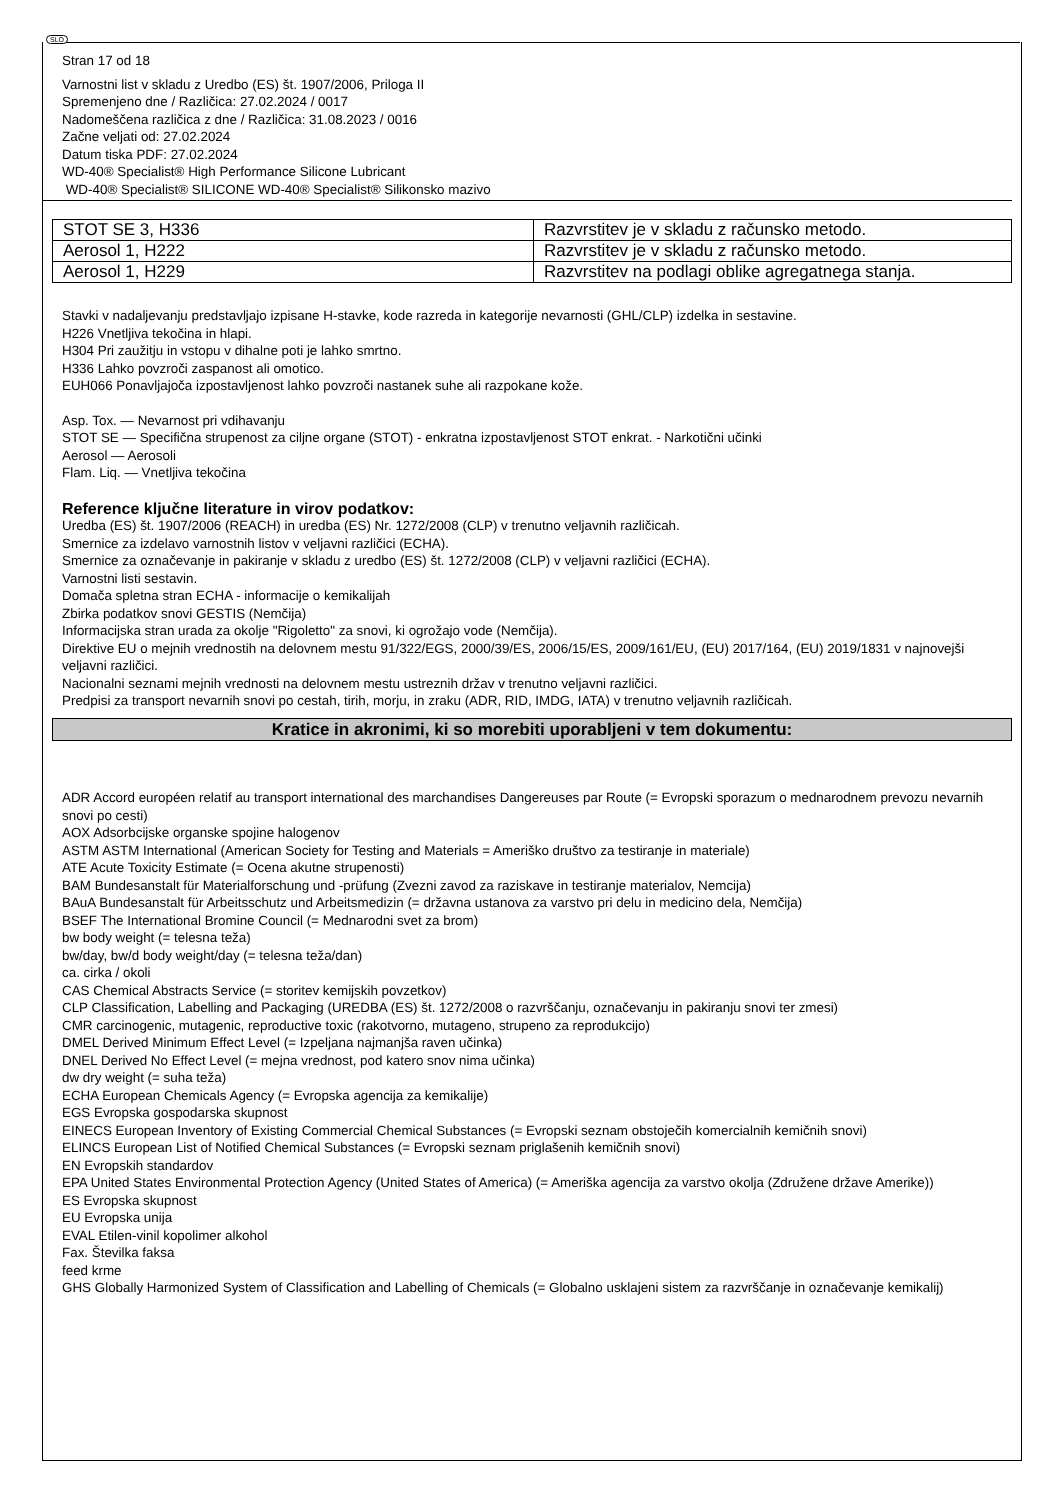SLO
Stran 17 od 18
Varnostni list v skladu z Uredbo (ES) št. 1907/2006, Priloga II
Spremenjeno dne / Različica: 27.02.2024 / 0017
Nadomeščena različica z dne / Različica: 31.08.2023 / 0016
Začne veljati od: 27.02.2024
Datum tiska PDF: 27.02.2024
WD-40® Specialist® High Performance Silicone Lubricant
WD-40® Specialist® SILICONE WD-40® Specialist® Silikonsko mazivo
| STOT SE 3, H336 | Razvrstitev je v skladu z računsko metodo. |
| Aerosol 1, H222 | Razvrstitev je v skladu z računsko metodo. |
| Aerosol 1, H229 | Razvrstitev na podlagi oblike agregatnega stanja. |
Stavki v nadaljevanju predstavljajo izpisane H-stavke, kode razreda in kategorije nevarnosti (GHL/CLP) izdelka in sestavine.
H226 Vnetljiva tekočina in hlapi.
H304 Pri zaužitju in vstopu v dihalne poti je lahko smrtno.
H336 Lahko povzroči zaspanost ali omotico.
EUH066 Ponavljajoča izpostavljenost lahko povzroči nastanek suhe ali razpokane kože.
Asp. Tox. — Nevarnost pri vdihavanju
STOT SE — Specifična strupenost za ciljne organe (STOT) - enkratna izpostavljenost STOT enkrat. - Narkotični učinki
Aerosol — Aerosoli
Flam. Liq. — Vnetljiva tekočina
Reference ključne literature in virov podatkov:
Uredba (ES) št. 1907/2006 (REACH) in uredba (ES) Nr. 1272/2008 (CLP) v trenutno veljavnih različicah.
Smernice za izdelavo varnostnih listov v veljavni različici (ECHA).
Smernice za označevanje in pakiranje v skladu z uredbo (ES) št. 1272/2008 (CLP) v veljavni različici (ECHA).
Varnostni listi sestavin.
Domača spletna stran ECHA - informacije o kemikalijah
Zbirka podatkov snovi GESTIS (Nemčija)
Informacijska stran urada za okolje "Rigoletto" za snovi, ki ogrožajo vode (Nemčija).
Direktive EU o mejnih vrednostih na delovnem mestu 91/322/EGS, 2000/39/ES, 2006/15/ES, 2009/161/EU, (EU) 2017/164, (EU) 2019/1831 v najnovejši veljavni različici.
Nacionalni seznami mejnih vrednosti na delovnem mestu ustreznih držav v trenutno veljavni različici.
Predpisi za transport nevarnih snovi po cestah, tirih, morju, in zraku (ADR, RID, IMDG, IATA) v trenutno veljavnih različicah.
Kratice in akronimi, ki so morebiti uporabljeni v tem dokumentu:
ADR Accord européen relatif au transport international des marchandises Dangereuses par Route (= Evropski sporazum o mednarodnem prevozu nevarnih snovi po cesti)
AOX Adsorbcijske organske spojine halogenov
ASTM ASTM International (American Society for Testing and Materials = Ameriško društvo za testiranje in materiale)
ATE Acute Toxicity Estimate (= Ocena akutne strupenosti)
BAM Bundesanstalt für Materialforschung und -prüfung (Zvezni zavod za raziskave in testiranje materialov, Nemcija)
BAuA Bundesanstalt für Arbeitsschutz und Arbeitsmedizin (= državna ustanova za varstvo pri delu in medicino dela, Nemčija)
BSEF The International Bromine Council (= Mednarodni svet za brom)
bw body weight (= telesna teža)
bw/day, bw/d body weight/day (= telesna teža/dan)
ca. cirka / okoli
CAS Chemical Abstracts Service (= storitev kemijskih povzetkov)
CLP Classification, Labelling and Packaging (UREDBA (ES) št. 1272/2008 o razvrščanju, označevanju in pakiranju snovi ter zmesi)
CMR carcinogenic, mutagenic, reproductive toxic (rakotvorno, mutageno, strupeno za reprodukcijo)
DMEL Derived Minimum Effect Level (= Izpeljana najmanjša raven učinka)
DNEL Derived No Effect Level (= mejna vrednost, pod katero snov nima učinka)
dw dry weight (= suha teža)
ECHA European Chemicals Agency (= Evropska agencija za kemikalije)
EGS Evropska gospodarska skupnost
EINECS European Inventory of Existing Commercial Chemical Substances (= Evropski seznam obstoječih komercialnih kemičnih snovi)
ELINCS European List of Notified Chemical Substances (= Evropski seznam priglašenih kemičnih snovi)
EN Evropskih standardov
EPA United States Environmental Protection Agency (United States of America) (= Ameriška agencija za varstvo okolja (Združene države Amerike))
ES Evropska skupnost
EU Evropska unija
EVAL Etilen-vinil kopolimer alkohol
Fax. Številka faksa
feed krme
GHS Globally Harmonized System of Classification and Labelling of Chemicals (= Globalno usklajeni sistem za razvrščanje in označevanje kemikalij)